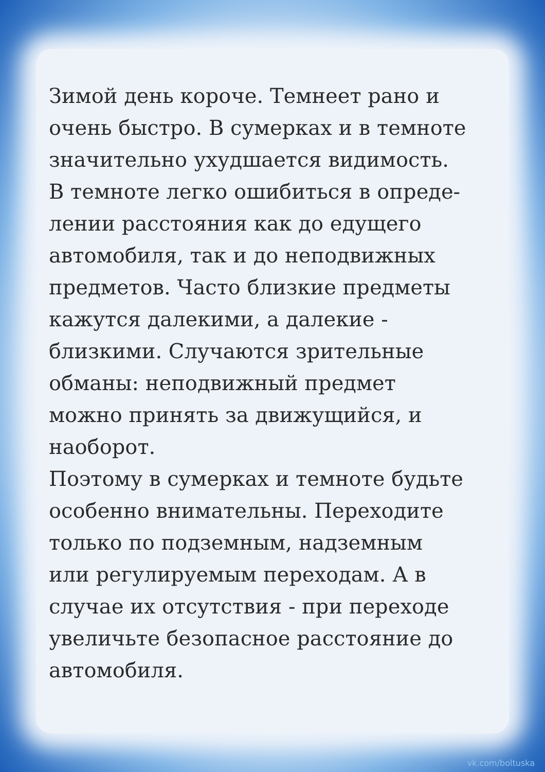Зимой день короче. Темнеет рано и
очень быстро. В сумерках и в темноте
значительно ухудшается видимость.
В темноте легко ошибиться в опреде-
лении расстояния как до едущего
автомобиля, так и до неподвижных
предметов. Часто близкие предметы
кажутся далекими, а далекие -
близкими. Случаются зрительные
обманы: неподвижный предмет
можно принять за движущийся, и
наоборот.
Поэтому в сумерках и темноте будьте
особенно внимательны. Переходите
только по подземным, надземным
или регулируемым переходам. А в
случае их отсутствия - при переходе
увеличьте безопасное расстояние до
автомобиля.
vk.com/boltuska